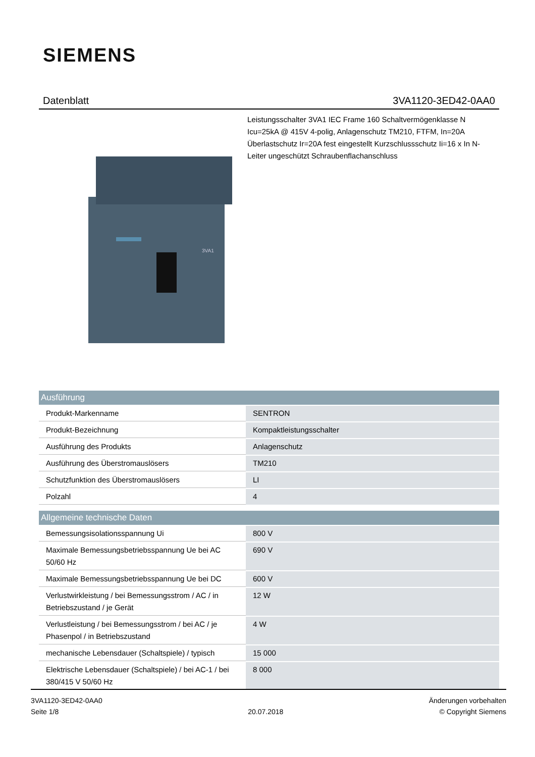SIEMENS
Datenblatt 3VA1120-3ED42-0AA0
Leistungsschalter 3VA1 IEC Frame 160 Schaltvermögenklasse N Icu=25kA @ 415V 4-polig, Anlagenschutz TM210, FTFM, In=20A Überlastschutz Ir=20A fest eingestellt Kurzschlussschutz Ii=16 x In N-Leiter ungeschützt Schraubenflachanschluss
3VA1
| Ausführung | |
| --- | --- |
| Produkt-Markenname | SENTRON |
| Produkt-Bezeichnung | Kompaktleistungsschalter |
| Ausführung des Produkts | Anlagenschutz |
| Ausführung des Überstromauslösers | TM210 |
| Schutzfunktion des Überstromauslösers | LI |
| Polzahl | 4 |
| Allgemeine technische Daten | |
| --- | --- |
| Bemessungsisolationsspannung Ui | 800 V |
| Maximale Bemessungsbetriebsspannung Ue bei AC 50/60 Hz | 690 V |
| Maximale Bemessungsbetriebsspannung Ue bei DC | 600 V |
| Verlustwirkleistung / bei Bemessungsstrom / AC / in Betriebszustand / je Gerät | 12 W |
| Verlustleistung / bei Bemessungsstrom / bei AC / je Phasenpol / in Betriebszustand | 4 W |
| mechanische Lebensdauer (Schaltspiele) / typisch | 15 000 |
| Elektrische Lebensdauer (Schaltspiele) / bei AC-1 / bei 380/415 V 50/60 Hz | 8 000 |
3VA1120-3ED42-0AA0
Seite 1/8
20.07.2018
Änderungen vorbehalten
© Copyright Siemens